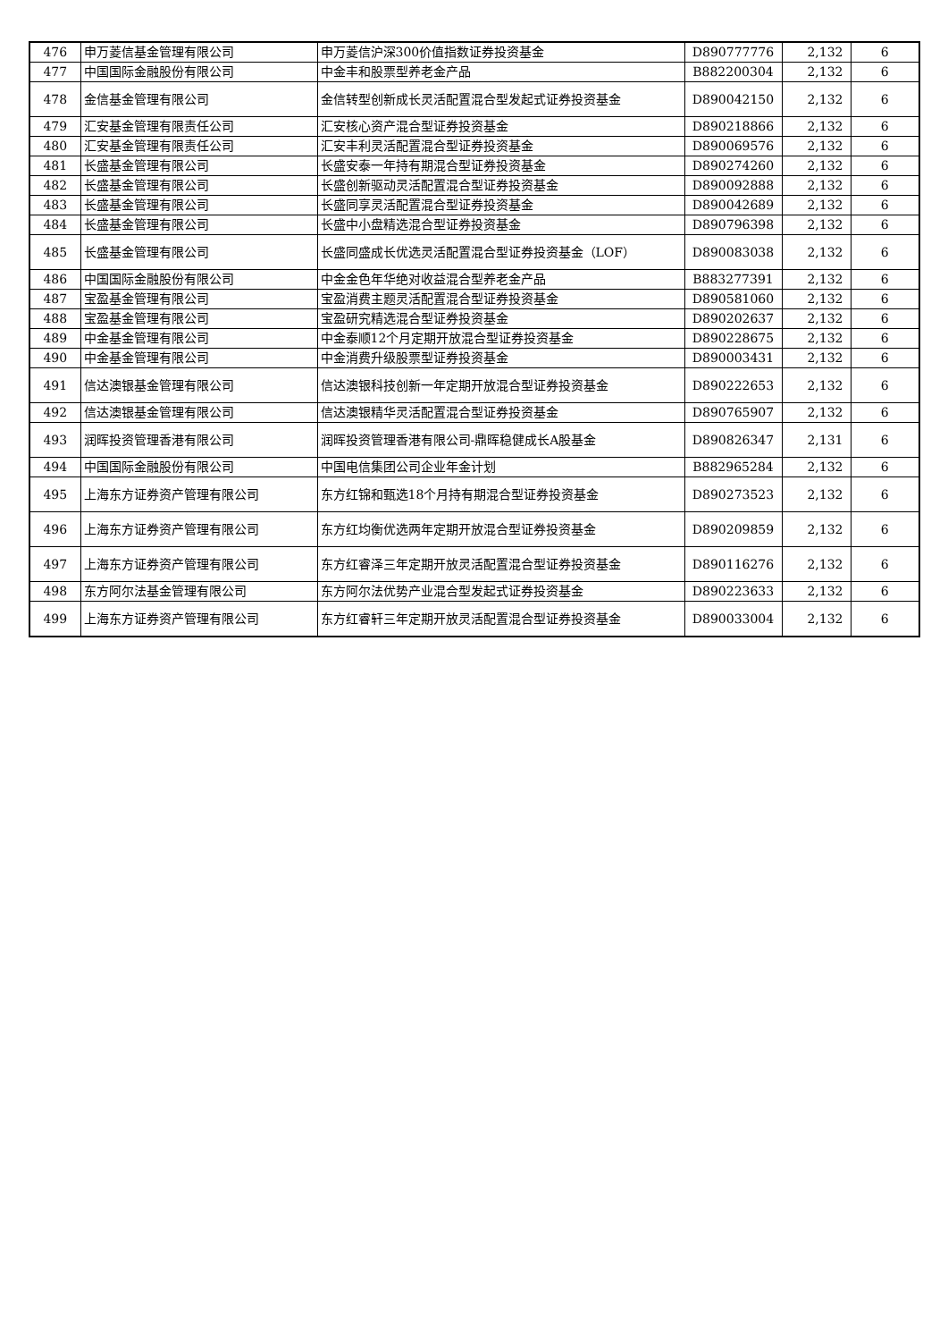| 476 | 申万菱信基金管理有限公司 | 申万菱信沪深300价值指数证券投资基金 | D890777776 | 2,132 | 6 |
| 477 | 中国国际金融股份有限公司 | 中金丰和股票型养老金产品 | B882200304 | 2,132 | 6 |
| 478 | 金信基金管理有限公司 | 金信转型创新成长灵活配置混合型发起式证券投资基金 | D890042150 | 2,132 | 6 |
| 479 | 汇安基金管理有限责任公司 | 汇安核心资产混合型证券投资基金 | D890218866 | 2,132 | 6 |
| 480 | 汇安基金管理有限责任公司 | 汇安丰利灵活配置混合型证券投资基金 | D890069576 | 2,132 | 6 |
| 481 | 长盛基金管理有限公司 | 长盛安泰一年持有期混合型证券投资基金 | D890274260 | 2,132 | 6 |
| 482 | 长盛基金管理有限公司 | 长盛创新驱动灵活配置混合型证券投资基金 | D890092888 | 2,132 | 6 |
| 483 | 长盛基金管理有限公司 | 长盛同享灵活配置混合型证券投资基金 | D890042689 | 2,132 | 6 |
| 484 | 长盛基金管理有限公司 | 长盛中小盘精选混合型证券投资基金 | D890796398 | 2,132 | 6 |
| 485 | 长盛基金管理有限公司 | 长盛同盛成长优选灵活配置混合型证券投资基金（LOF） | D890083038 | 2,132 | 6 |
| 486 | 中国国际金融股份有限公司 | 中金金色年华绝对收益混合型养老金产品 | B883277391 | 2,132 | 6 |
| 487 | 宝盈基金管理有限公司 | 宝盈消费主题灵活配置混合型证券投资基金 | D890581060 | 2,132 | 6 |
| 488 | 宝盈基金管理有限公司 | 宝盈研究精选混合型证券投资基金 | D890202637 | 2,132 | 6 |
| 489 | 中金基金管理有限公司 | 中金泰顺12个月定期开放混合型证券投资基金 | D890228675 | 2,132 | 6 |
| 490 | 中金基金管理有限公司 | 中金消费升级股票型证券投资基金 | D890003431 | 2,132 | 6 |
| 491 | 信达澳银基金管理有限公司 | 信达澳银科技创新一年定期开放混合型证券投资基金 | D890222653 | 2,132 | 6 |
| 492 | 信达澳银基金管理有限公司 | 信达澳银精华灵活配置混合型证券投资基金 | D890765907 | 2,132 | 6 |
| 493 | 润晖投资管理香港有限公司 | 润晖投资管理香港有限公司-鼎晖稳健成长A股基金 | D890826347 | 2,131 | 6 |
| 494 | 中国国际金融股份有限公司 | 中国电信集团公司企业年金计划 | B882965284 | 2,132 | 6 |
| 495 | 上海东方证券资产管理有限公司 | 东方红锦和甄选18个月持有期混合型证券投资基金 | D890273523 | 2,132 | 6 |
| 496 | 上海东方证券资产管理有限公司 | 东方红均衡优选两年定期开放混合型证券投资基金 | D890209859 | 2,132 | 6 |
| 497 | 上海东方证券资产管理有限公司 | 东方红睿泽三年定期开放灵活配置混合型证券投资基金 | D890116276 | 2,132 | 6 |
| 498 | 东方阿尔法基金管理有限公司 | 东方阿尔法优势产业混合型发起式证券投资基金 | D890223633 | 2,132 | 6 |
| 499 | 上海东方证券资产管理有限公司 | 东方红睿轩三年定期开放灵活配置混合型证券投资基金 | D890033004 | 2,132 | 6 |